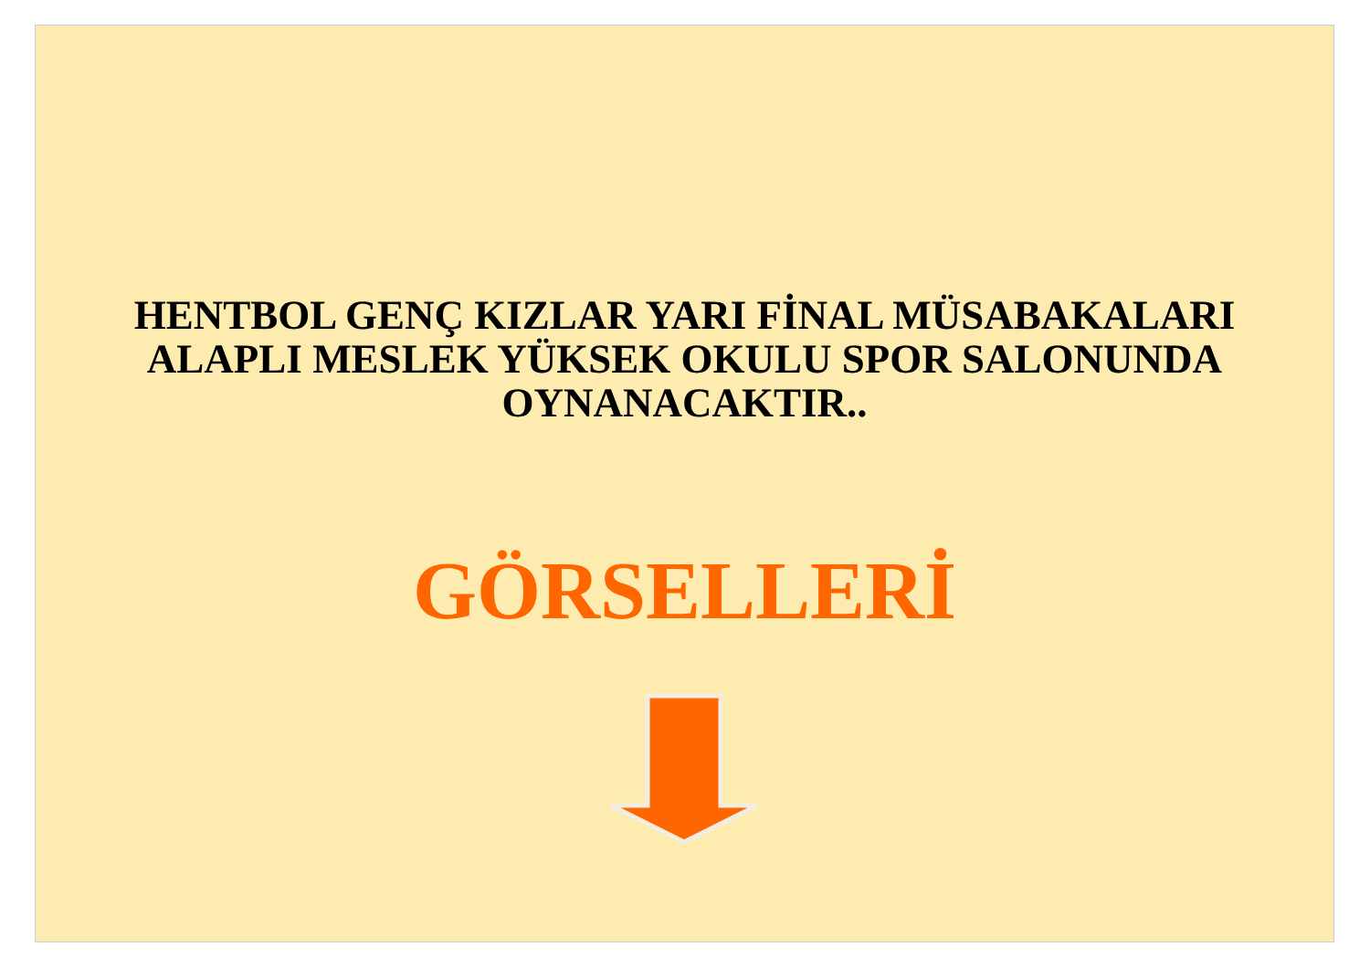HENTBOL GENÇ KIZLAR YARI FİNAL MÜSABAKALARI
ALAPLI MESLEK YÜKSEK OKULU SPOR SALONUNDA
OYNANACAKTIR..
GÖRSELLERİ